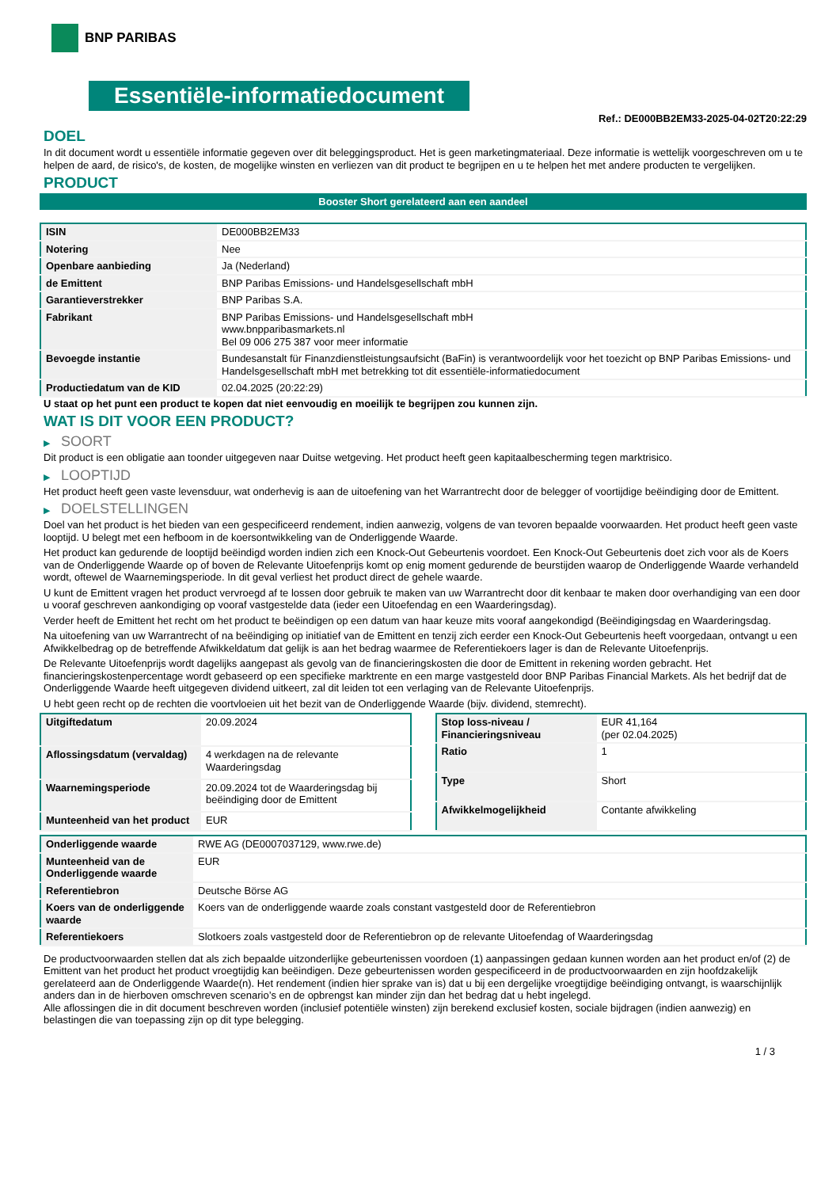BNP PARIBAS
Essentiële-informatiedocument
Ref.: DE000BB2EM33-2025-04-02T20:22:29
DOEL
In dit document wordt u essentiële informatie gegeven over dit beleggingsproduct. Het is geen marketingmateriaal. Deze informatie is wettelijk voorgeschreven om u te helpen de aard, de risico's, de kosten, de mogelijke winsten en verliezen van dit product te begrijpen en u te helpen het met andere producten te vergelijken.
PRODUCT
Booster Short gerelateerd aan een aandeel
| ISIN | DE000BB2EM33 |
| Notering | Nee |
| Openbare aanbieding | Ja (Nederland) |
| de Emittent | BNP Paribas Emissions- und Handelsgesellschaft mbH |
| Garantieverstrekker | BNP Paribas S.A. |
| Fabrikant | BNP Paribas Emissions- und Handelsgesellschaft mbH www.bnpparibasmarkets.nl Bel 09 006 275 387 voor meer informatie |
| Bevoegde instantie | Bundesanstalt für Finanzdienstleistungsaufsicht (BaFin) is verantwoordelijk voor het toezicht op BNP Paribas Emissions- und Handelsgesellschaft mbH met betrekking tot dit essentiële-informatiedocument |
| Productiedatum van de KID | 02.04.2025 (20:22:29) |
U staat op het punt een product te kopen dat niet eenvoudig en moeilijk te begrijpen zou kunnen zijn.
WAT IS DIT VOOR EEN PRODUCT?
▶ SOORT
Dit product is een obligatie aan toonder uitgegeven naar Duitse wetgeving. Het product heeft geen kapitaalbescherming tegen marktrisico.
▶ LOOPTIJD
Het product heeft geen vaste levensduur, wat onderhevig is aan de uitoefening van het Warrantrecht door de belegger of voortijdige beëindiging door de Emittent.
▶ DOELSTELLINGEN
Doel van het product is het bieden van een gespecificeerd rendement, indien aanwezig, volgens de van tevoren bepaalde voorwaarden. Het product heeft geen vaste looptijd. U belegt met een hefboom in de koersontwikkeling van de Onderliggende Waarde.
Het product kan gedurende de looptijd beëindigd worden indien zich een Knock-Out Gebeurtenis voordoet. Een Knock-Out Gebeurtenis doet zich voor als de Koers van de Onderliggende Waarde op of boven de Relevante Uitoefenprijs komt op enig moment gedurende de beurstijden waarop de Onderliggende Waarde verhandeld wordt, oftewel de Waarnemingsperiode. In dit geval verliest het product direct de gehele waarde.
U kunt de Emittent vragen het product vervroegd af te lossen door gebruik te maken van uw Warrantrecht door dit kenbaar te maken door overhandiging van een door u vooraf geschreven aankondiging op vooraf vastgestelde data (ieder een Uitoefendag en een Waarderingsdag).
Verder heeft de Emittent het recht om het product te beëindigen op een datum van haar keuze mits vooraf aangekondigd (Beëindigingsdag en Waarderingsdag.
Na uitoefening van uw Warrantrecht of na beëindiging op initiatief van de Emittent en tenzij zich eerder een Knock-Out Gebeurtenis heeft voorgedaan, ontvangt u een Afwikkelbedrag op de betreffende Afwikkeldatum dat gelijk is aan het bedrag waarmee de Referentiekoers lager is dan de Relevante Uitoefenprijs.
De Relevante Uitoefenprijs wordt dagelijks aangepast als gevolg van de financieringskosten die door de Emittent in rekening worden gebracht. Het financieringskostenpercentage wordt gebaseerd op een specifieke marktrente en een marge vastgesteld door BNP Paribas Financial Markets. Als het bedrijf dat de Onderliggende Waarde heeft uitgegeven dividend uitkeert, zal dit leiden tot een verlaging van de Relevante Uitoefenprijs.
U hebt geen recht op de rechten die voortvloeien uit het bezit van de Onderliggende Waarde (bijv. dividend, stemrecht).
| Uitgiftedatum | 20.09.2024 |
| Aflossingsdatum (vervaldag) | 4 werkdagen na de relevante Waarderingsdag |
| Waarnemingsperiode | 20.09.2024 tot de Waarderingsdag bij beëindiging door de Emittent |
| Munteenheid van het product | EUR |
| Stop loss-niveau / Financieringsniveau | EUR 41,164 (per 02.04.2025) |
| Ratio | 1 |
| Type | Short |
| Afwikkelmogelijkheid | Contante afwikkeling |
| Onderliggende waarde | RWE AG (DE0007037129, www.rwe.de) |
| Munteenheid van de Onderliggende waarde | EUR |
| Referentiebron | Deutsche Börse AG |
| Koers van de onderliggende waarde | Koers van de onderliggende waarde zoals constant vastgesteld door de Referentiebron |
| Referentiekoers | Slotkoers zoals vastgesteld door de Referentiebron op de relevante Uitoefendag of Waarderingsdag |
De productvoorwaarden stellen dat als zich bepaalde uitzonderlijke gebeurtenissen voordoen (1) aanpassingen gedaan kunnen worden aan het product en/of (2) de Emittent van het product het product vroegtijdig kan beëindigen. Deze gebeurtenissen worden gespecificeerd in de productvoorwaarden en zijn hoofdzakelijk gerelateerd aan de Onderliggende Waarde(n). Het rendement (indien hier sprake van is) dat u bij een dergelijke vroegtijdige beëindiging ontvangt, is waarschijnlijk anders dan in de hierboven omschreven scenario’s en de opbrengst kan minder zijn dan het bedrag dat u hebt ingelegd.
Alle aflossingen die in dit document beschreven worden (inclusief potentiële winsten) zijn berekend exclusief kosten, sociale bijdragen (indien aanwezig) en belastingen die van toepassing zijn op dit type belegging.
1 / 3